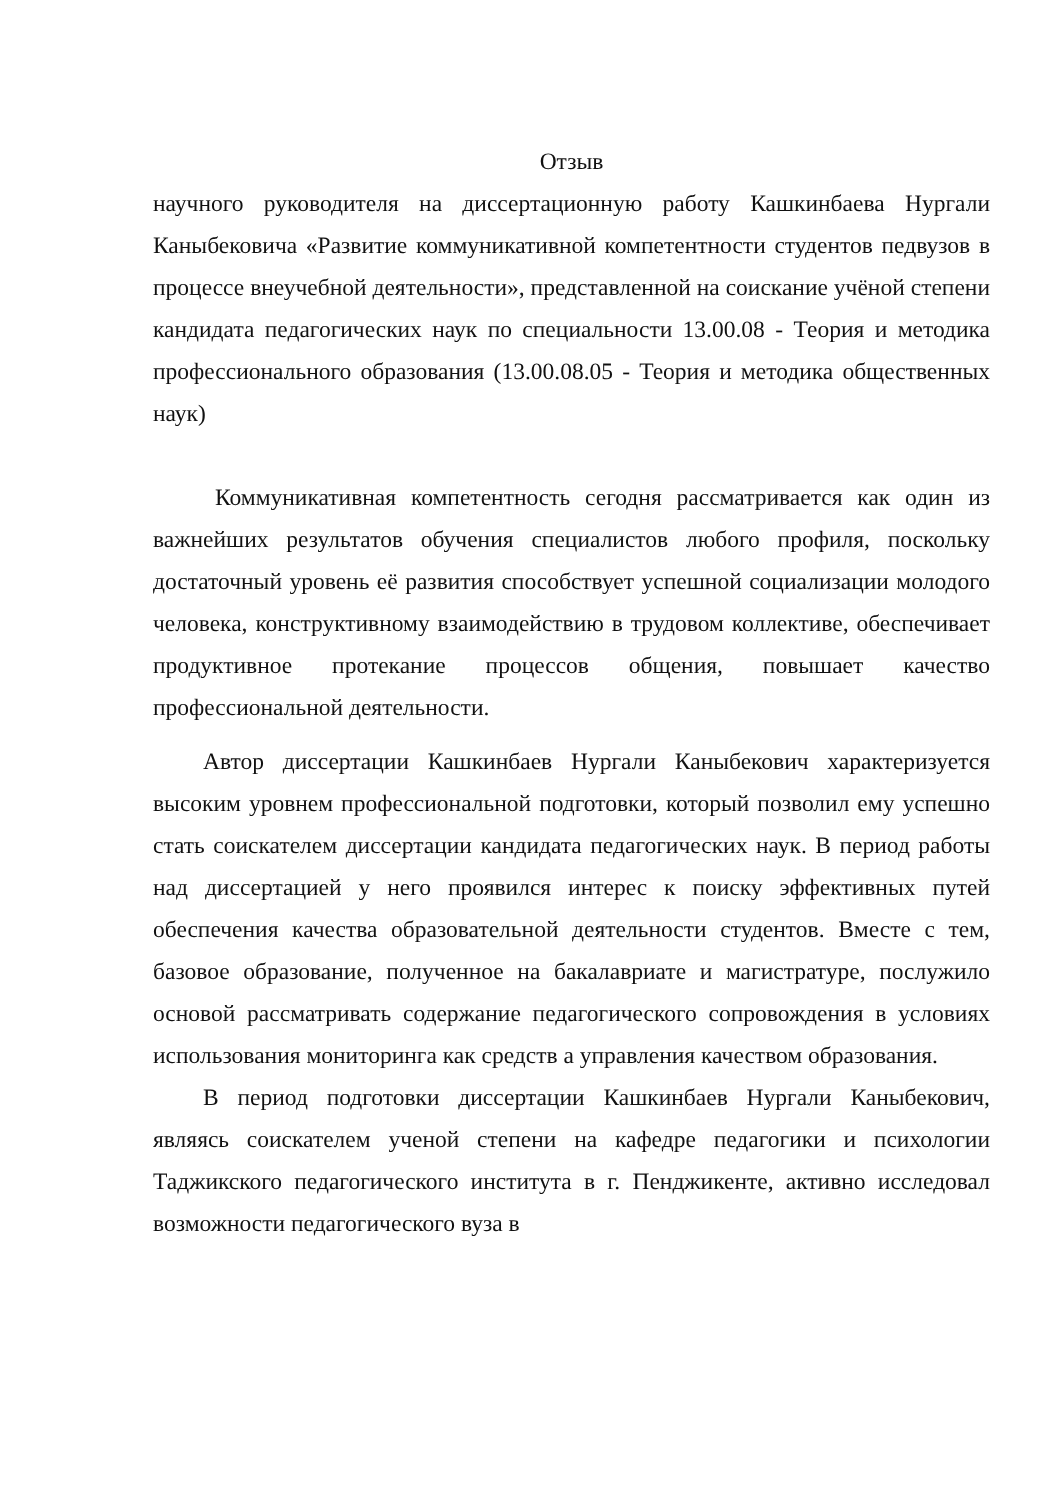Отзыв
научного руководителя на диссертационную работу Кашкинбаева Нургали Каныбековича «Развитие коммуникативной компетентности студентов педвузов в процессе внеучебной деятельности», представленной на соискание учёной степени кандидата педагогических наук по специальности 13.00.08 - Теория и методика профессионального образования (13.00.08.05 - Теория и методика общественных наук)
Коммуникативная компетентность сегодня рассматривается как один из важнейших результатов обучения специалистов любого профиля, поскольку достаточный уровень её развития способствует успешной социализации молодого человека, конструктивному взаимодействию в трудовом коллективе, обеспечивает продуктивное протекание процессов общения, повышает качество профессиональной деятельности.
Автор диссертации Кашкинбаев Нургали Каныбекович характеризуется высоким уровнем профессиональной подготовки, который позволил ему успешно стать соискателем диссертации кандидата педагогических наук. В период работы над диссертацией у него проявился интерес к поиску эффективных путей обеспечения качества образовательной деятельности студентов. Вместе с тем, базовое образование, полученное на бакалавриате и магистратуре, послужило основой рассматривать содержание педагогического сопровождения в условиях использования мониторинга как средств а управления качеством образования.
В период подготовки диссертации Кашкинбаев Нургали Каныбекович, являясь соискателем ученой степени на кафедре педагогики и психологии Таджикского педагогического института в г. Пенджикенте, активно исследовал возможности педагогического вуза в